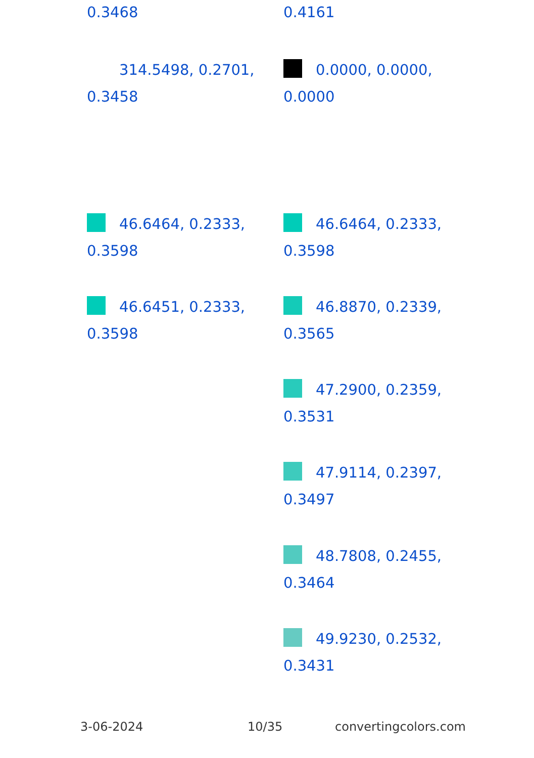0.3468 0.4161
314.5498, 0.2701, 0.3458
0.0000, 0.0000, 0.0000
46.6464, 0.2333, 0.3598
46.6464, 0.2333, 0.3598
46.6451, 0.2333, 0.3598
46.8870, 0.2339, 0.3565
47.2900, 0.2359, 0.3531
47.9114, 0.2397, 0.3497
48.7808, 0.2455, 0.3464
49.9230, 0.2532, 0.3431
3-06-2024 10/35 convertingcolors.com